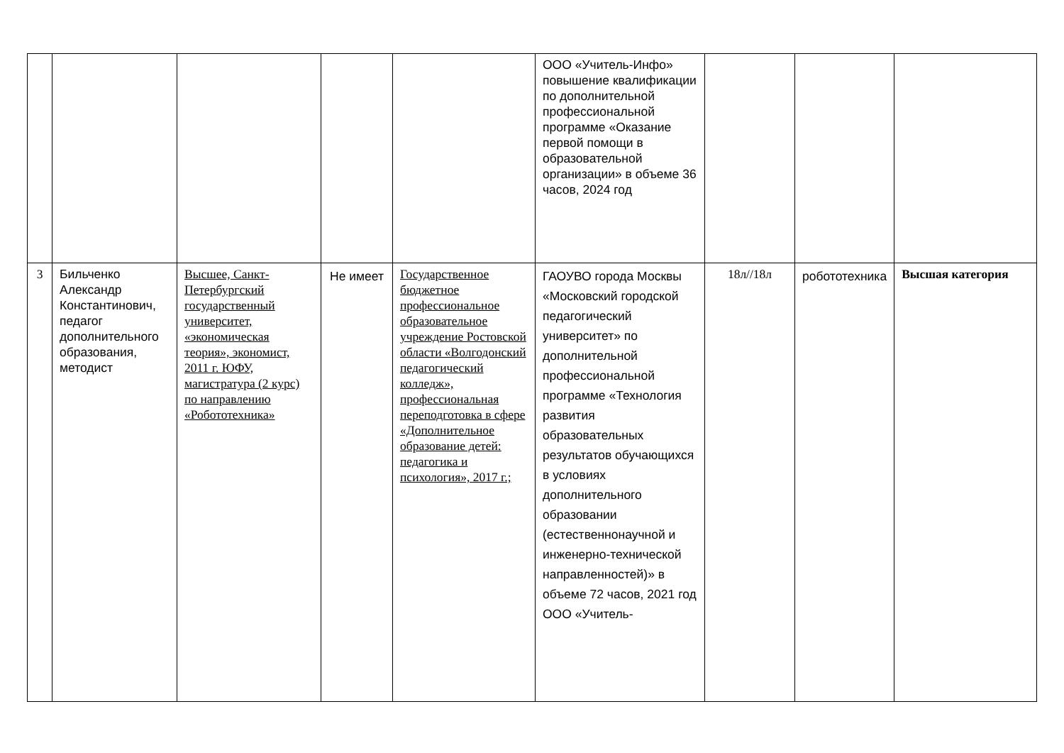| | | | | | ООО «Учитель-Инфо» повышение квалификации по дополнительной профессиональной программе «Оказание первой помощи в образовательной организации» в объеме 36 часов, 2024 год | | | |
| 3 | Бильченко Александр Константинович, педагог дополнительного образования, методист | Высшее, Санкт-Петербургский государственный университет, «экономическая теория», экономист, 2011 г. ЮФУ, магистратура (2 курс) по направлению «Робототехника» | Не имеет | Государственное бюджетное профессиональное образовательное учреждение Ростовской области «Волгодонский педагогический колледж», профессиональная переподготовка в сфере «Дополнительное образование детей: педагогика и психология», 2017 г.; | ГАОУВО города Москвы «Московский городской педагогический университет» по дополнительной профессиональной программе «Технология развития образовательных результатов обучающихся в условиях дополнительного образовании (естественнонаучной и инженерно-технической направленностей)» в объеме 72 часов, 2021 год ООО «Учитель- | 18л//18л | робототехника | Высшая категория |